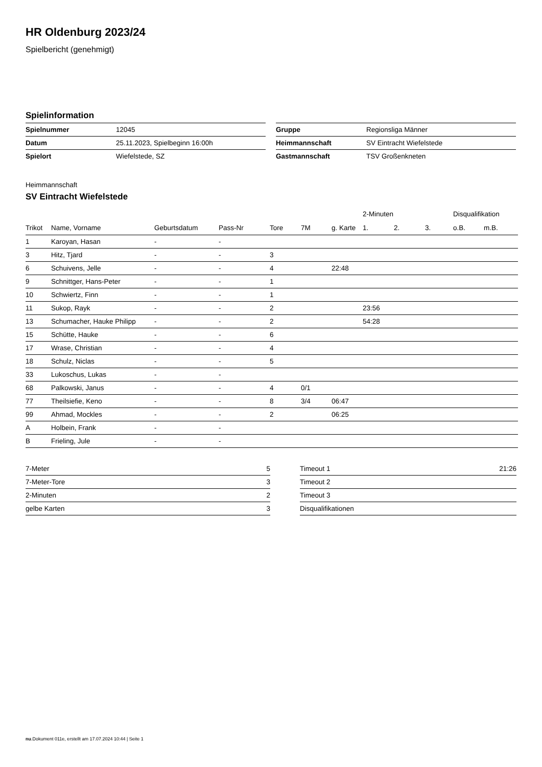HR Oldenburg 2023/24
Spielbericht (genehmigt)
Spielinformation
| Spielnummer | 12045 |
| Datum | 25.11.2023, Spielbeginn 16:00h |
| Spielort | Wiefelstede, SZ |
| Gruppe | Regionsliga Männer |
| Heimmannschaft | SV Eintracht Wiefelstede |
| Gastmannschaft | TSV Großenkneten |
Heimmannschaft
SV Eintracht Wiefelstede
| | | | | | | | 2-Minuten | | | Disqualifikation | |
| --- | --- | --- | --- | --- | --- | --- | --- | --- | --- | --- | --- |
| Trikot | Name, Vorname | Geburtsdatum | Pass-Nr | Tore | 7M | g. Karte | 1. | 2. | 3. | o.B. | m.B. |
| 1 | Karoyan, Hasan | - | - | | | | | | | | |
| 3 | Hitz, Tjard | - | - | 3 | | | | | | | |
| 6 | Schuivens, Jelle | - | - | 4 | | 22:48 | | | | | |
| 9 | Schnittger, Hans-Peter | - | - | 1 | | | | | | | |
| 10 | Schwiertz, Finn | - | - | 1 | | | | | | | |
| 11 | Sukop, Rayk | - | - | 2 | | | 23:56 | | | | |
| 13 | Schumacher, Hauke Philipp | - | - | 2 | | | 54:28 | | | | |
| 15 | Schütte, Hauke | - | - | 6 | | | | | | | |
| 17 | Wrase, Christian | - | - | 4 | | | | | | | |
| 18 | Schulz, Niclas | - | - | 5 | | | | | | | |
| 33 | Lukoschus, Lukas | - | - | | | | | | | | |
| 68 | Palkowski, Janus | - | - | 4 | 0/1 | | | | | | |
| 77 | Theilsiefie, Keno | - | - | 8 | 3/4 | 06:47 | | | | | |
| 99 | Ahmad, Mockles | - | - | 2 | | 06:25 | | | | | |
| A | Holbein, Frank | - | - | | | | | | | | |
| B | Frieling, Jule | - | - | | | | | | | | |
| 7-Meter | 5 |
| 7-Meter-Tore | 3 |
| 2-Minuten | 2 |
| gelbe Karten | 3 |
| Timeout 1 | 21:26 |
| Timeout 2 | |
| Timeout 3 | |
| Disqualifikationen | |
nu.Dokument 011e, erstellt am 17.07.2024 10:44 | Seite 1